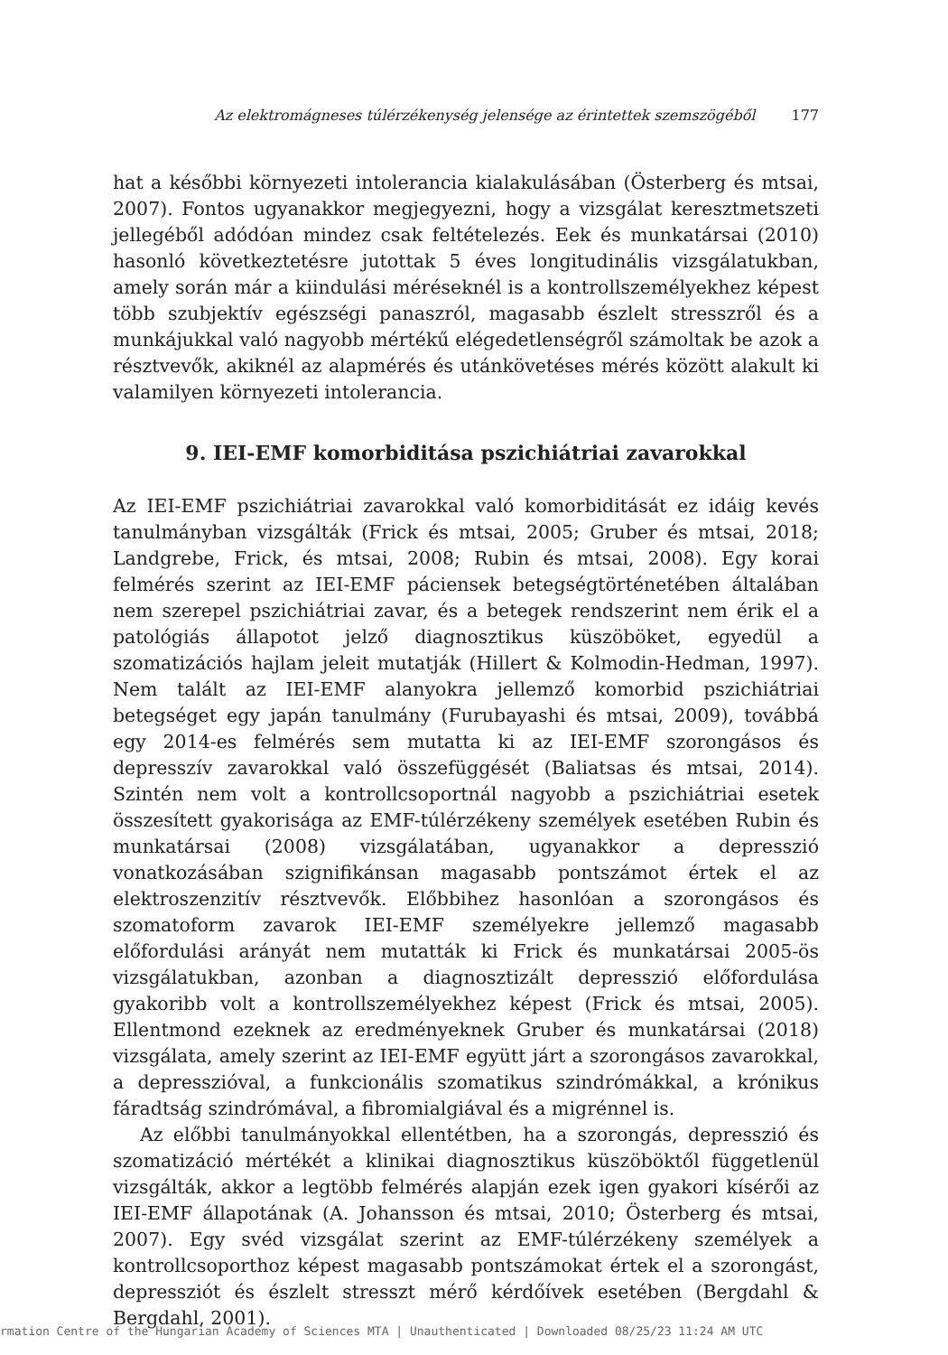Az elektromágneses túlérzékenység jelensége az érintettek szemszögéből 177
hat a későbbi környezeti intolerancia kialakulásában (Österberg és mtsai, 2007). Fontos ugyanakkor megjegyezni, hogy a vizsgálat keresztmetszeti jellegéből adódóan mindez csak feltételezés. Eek és munkatársai (2010) hasonló következtetésre jutottak 5 éves longitudinális vizsgálatukban, amely során már a kiindulási méréseknél is a kontrollszemélyekhez képest több szubjektív egészségi panaszról, magasabb észlelt stresszről és a munkájukkal való nagyobb mértékű elégedetlenségről számoltak be azok a résztvevők, akiknél az alapmérés és utánkövetéses mérés között alakult ki valamilyen környezeti intolerancia.
9. IEI-EMF komorbiditása pszichiátriai zavarokkal
Az IEI-EMF pszichiátriai zavarokkal való komorbiditását ez idáig kevés tanulmányban vizsgálták (Frick és mtsai, 2005; Gruber és mtsai, 2018; Landgrebe, Frick, és mtsai, 2008; Rubin és mtsai, 2008). Egy korai felmérés szerint az IEI-EMF páciensek betegségtörténetében általában nem szerepel pszichiátriai zavar, és a betegek rendszerint nem érik el a patológiás állapotot jelző diagnosztikus küszöböket, egyedül a szomatizációs hajlam jeleit mutatják (Hillert & Kolmodin-Hedman, 1997). Nem talált az IEI-EMF alanyokra jellemző komorbid pszichiátriai betegséget egy japán tanulmány (Furubayashi és mtsai, 2009), továbbá egy 2014-es felmérés sem mutatta ki az IEI-EMF szorongásos és depresszív zavarokkal való összefüggését (Baliatsas és mtsai, 2014). Szintén nem volt a kontrollcsoportnál nagyobb a pszichiátriai esetek összesített gyakorisága az EMF-túlérzékeny személyek esetében Rubin és munkatársai (2008) vizsgálatában, ugyanakkor a depresszió vonatkozásában szignifikánsan magasabb pontszámot értek el az elektroszenzitív résztvevők. Előbbihez hasonlóan a szorongásos és szomatoform zavarok IEI-EMF személyekre jellemző magasabb előfordulási arányát nem mutatták ki Frick és munkatársai 2005-ös vizsgálatukban, azonban a diagnosztizált depresszió előfordulása gyakoribb volt a kontrollszemélyekhez képest (Frick és mtsai, 2005). Ellentmond ezeknek az eredményeknek Gruber és munkatársai (2018) vizsgálata, amely szerint az IEI-EMF együtt járt a szorongásos zavarokkal, a depresszióval, a funkcionális szomatikus szindrómákkal, a krónikus fáradtság szindrómával, a fibromialgiával és a migrénnel is.
Az előbbi tanulmányokkal ellentétben, ha a szorongás, depresszió és szomatizáció mértékét a klinikai diagnosztikus küszöböktől függetlenül vizsgálták, akkor a legtöbb felmérés alapján ezek igen gyakori kísérői az IEI-EMF állapotának (A. Johansson és mtsai, 2010; Österberg és mtsai, 2007). Egy svéd vizsgálat szerint az EMF-túlérzékeny személyek a kontrollcsoporthoz képest magasabb pontszámokat értek el a szorongást, depressziót és észlelt stresszt mérő kérdőívek esetében (Bergdahl & Bergdahl, 2001).
rmation Centre of the Hungarian Academy of Sciences MTA | Unauthenticated | Downloaded 08/25/23 11:24 AM UTC